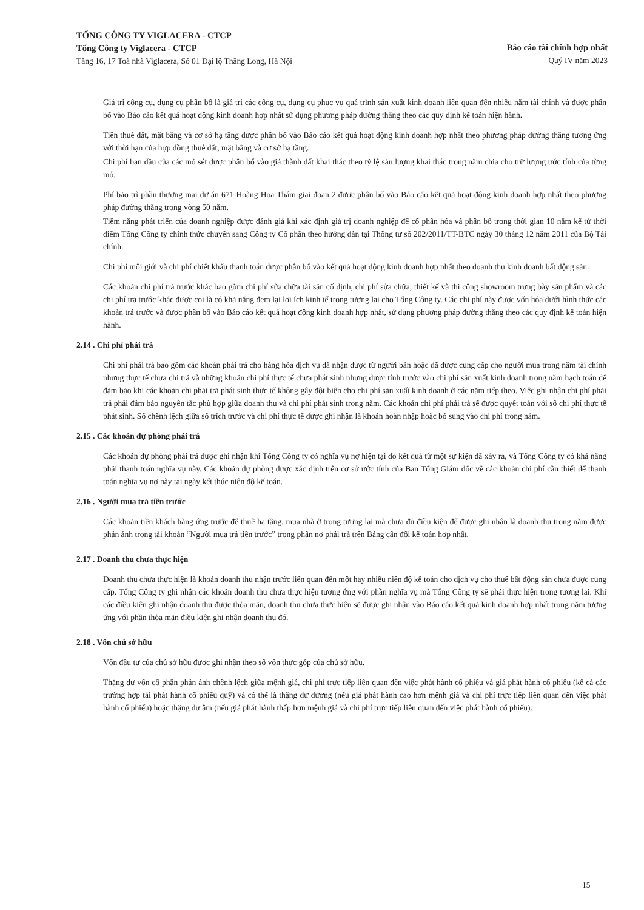TỔNG CÔNG TY VIGLACERA - CTCP
Tổng Công ty Viglacera - CTCP
Tầng 16, 17 Toà nhà Viglacera, Số 01 Đại lộ Thăng Long, Hà Nội
Báo cáo tài chính hợp nhất
Quý IV năm 2023
Giá trị công cụ, dụng cụ phân bổ là giá trị các công cụ, dụng cụ phục vụ quá trình sản xuất kinh doanh liên quan đến nhiều năm tài chính và được phân bổ vào Báo cáo kết quả hoạt động kinh doanh hợp nhất sử dụng phương pháp đường thẳng theo các quy định kế toán hiện hành.
Tiền thuê đất, mặt bằng và cơ sở hạ tầng được phân bổ vào Báo cáo kết quả hoạt động kinh doanh hợp nhất theo phương pháp đường thẳng tương ứng với thời hạn của hợp đồng thuê đất, mặt bằng và cơ sở hạ tầng.
Chi phí ban đầu của các mỏ sét được phân bổ vào giá thành đất khai thác theo tỷ lệ sản lượng khai thác trong năm chia cho trữ lượng ước tính của từng mỏ.
Phí bảo trì phần thương mại dự án 671 Hoàng Hoa Thám giai đoạn 2 được phân bổ vào Báo cáo kết quả hoạt động kinh doanh hợp nhất theo phương pháp đường thẳng trong vòng 50 năm.
Tiềm năng phát triển của doanh nghiệp được đánh giá khi xác định giá trị doanh nghiệp để cổ phần hóa và phân bổ trong thời gian 10 năm kể từ thời điểm Tổng Công ty chính thức chuyển sang Công ty Cổ phần theo hướng dẫn tại Thông tư số 202/2011/TT-BTC ngày 30 tháng 12 năm 2011 của Bộ Tài chính.
Chi phí môi giới và chi phí chiết khấu thanh toán được phân bổ vào kết quả hoạt động kinh doanh hợp nhất theo doanh thu kinh doanh bất động sản.
Các khoản chi phí trả trước khác bao gồm chi phí sửa chữa tài sản cố định, chi phí sửa chữa, thiết kế và thi công showroom trưng bày sản phẩm và các chi phí trả trước khác được coi là có khả năng đem lại lợi ích kinh tế trong tương lai cho Tổng Công ty. Các chi phí này được vốn hóa dưới hình thức các khoản trả trước và được phân bổ vào Báo cáo kết quả hoạt động kinh doanh hợp nhất, sử dụng phương pháp đường thẳng theo các quy định kế toán hiện hành.
2.14 . Chi phí phải trả
Chi phí phải trả bao gồm các khoản phải trả cho hàng hóa dịch vụ đã nhận được từ người bán hoặc đã được cung cấp cho người mua trong năm tài chính nhưng thực tế chưa chi trả và những khoản chi phí thực tế chưa phát sinh nhưng được tính trước vào chi phí sản xuất kinh doanh trong năm hạch toán để đảm bảo khi các khoản chi phải trả phát sinh thực tế không gây đột biến cho chi phí sản xuất kinh doanh ở các năm tiếp theo. Việc ghi nhận chi phí phải trả phải đảm bảo nguyên tắc phù hợp giữa doanh thu và chi phí phát sinh trong năm. Các khoản chi phí phải trả sẽ được quyết toán với số chi phí thực tế phát sinh. Số chênh lệch giữa số trích trước và chi phí thực tế được ghi nhận là khoản hoàn nhập hoặc bổ sung vào chi phí trong năm.
2.15 . Các khoản dự phòng phải trả
Các khoản dự phòng phải trả được ghi nhận khi Tổng Công ty có nghĩa vụ nợ hiện tại do kết quả từ một sự kiện đã xảy ra, và Tổng Công ty có khả năng phải thanh toán nghĩa vụ này. Các khoản dự phòng được xác định trên cơ sở ước tính của Ban Tổng Giám đốc về các khoản chi phí cần thiết để thanh toán nghĩa vụ nợ này tại ngày kết thúc niên độ kế toán.
2.16 . Người mua trả tiền trước
Các khoản tiền khách hàng ứng trước để thuê hạ tầng, mua nhà ở trong tương lai mà chưa đủ điều kiện để được ghi nhận là doanh thu trong năm được phản ánh trong tài khoản “Người mua trả tiền trước” trong phần nợ phải trả trên Bảng cân đối kế toán hợp nhất.
2.17 . Doanh thu chưa thực hiện
Doanh thu chưa thực hiện là khoản doanh thu nhận trước liên quan đến một hay nhiều niên độ kế toán cho dịch vụ cho thuê bất động sản chưa được cung cấp. Tổng Công ty ghi nhận các khoản doanh thu chưa thực hiện tương ứng với phần nghĩa vụ mà Tổng Công ty sẽ phải thực hiện trong tương lai. Khi các điều kiện ghi nhận doanh thu được thỏa mãn, doanh thu chưa thực hiện sẽ được ghi nhận vào Báo cáo kết quả kinh doanh hợp nhất trong năm tương ứng với phần thỏa mãn điều kiện ghi nhận doanh thu đó.
2.18 . Vốn chủ sở hữu
Vốn đầu tư của chủ sở hữu được ghi nhận theo số vốn thực góp của chủ sở hữu.
Thặng dư vốn cổ phần phản ánh chênh lệch giữa mệnh giá, chi phí trực tiếp liên quan đến việc phát hành cổ phiếu và giá phát hành cổ phiếu (kể cả các trường hợp tái phát hành cổ phiếu quỹ) và có thể là thặng dư dương (nếu giá phát hành cao hơn mệnh giá và chi phí trực tiếp liên quan đến việc phát hành cổ phiếu) hoặc thặng dư âm (nếu giá phát hành thấp hơn mệnh giá và chi phí trực tiếp liên quan đến việc phát hành cổ phiếu).
15